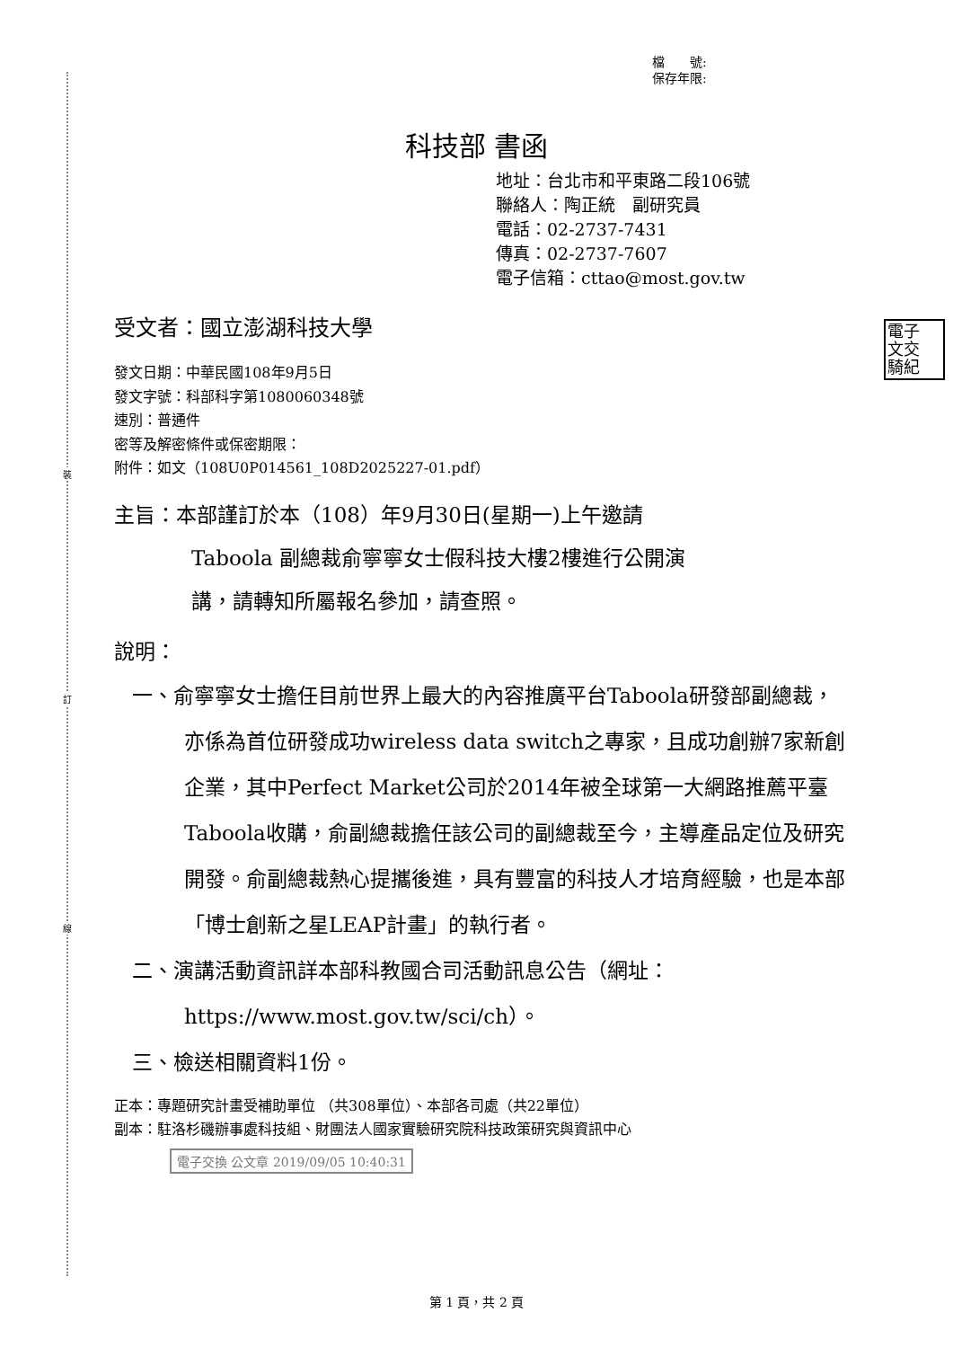裝
訂
線
檔　　號:
保存年限:
科技部 書函
地址：台北市和平東路二段106號
聯絡人：陶正統　副研究員
電話：02-2737-7431
傳真：02-2737-7607
電子信箱：cttao@most.gov.tw
電子
文交
騎紀
受文者：國立澎湖科技大學
發文日期：中華民國108年9月5日
發文字號：科部科字第1080060348號
速別：普通件
密等及解密條件或保密期限：
附件：如文（108U0P014561_108D2025227-01.pdf）
主旨：本部謹訂於本（108）年9月30日(星期一)上午邀請
Taboola 副總裁俞寧寧女士假科技大樓2樓進行公開演
講，請轉知所屬報名參加，請查照。
說明：
一、俞寧寧女士擔任目前世界上最大的內容推廣平台Taboola研發部副總裁，亦係為首位研發成功wireless data switch之專家，且成功創辦7家新創企業，其中Perfect Market公司於2014年被全球第一大網路推薦平臺Taboola收購，俞副總裁擔任該公司的副總裁至今，主導產品定位及研究開發。俞副總裁熱心提攜後進，具有豐富的科技人才培育經驗，也是本部「博士創新之星LEAP計畫」的執行者。
二、演講活動資訊詳本部科教國合司活動訊息公告（網址：https://www.most.gov.tw/sci/ch）。
三、檢送相關資料1份。
正本：專題研究計畫受補助單位 （共308單位）、本部各司處（共22單位）
副本：駐洛杉磯辦事處科技組、財團法人國家實驗研究院科技政策研究與資訊中心
電子交換 公文章 2019/09/05 10:40:31
第 1 頁，共 2 頁